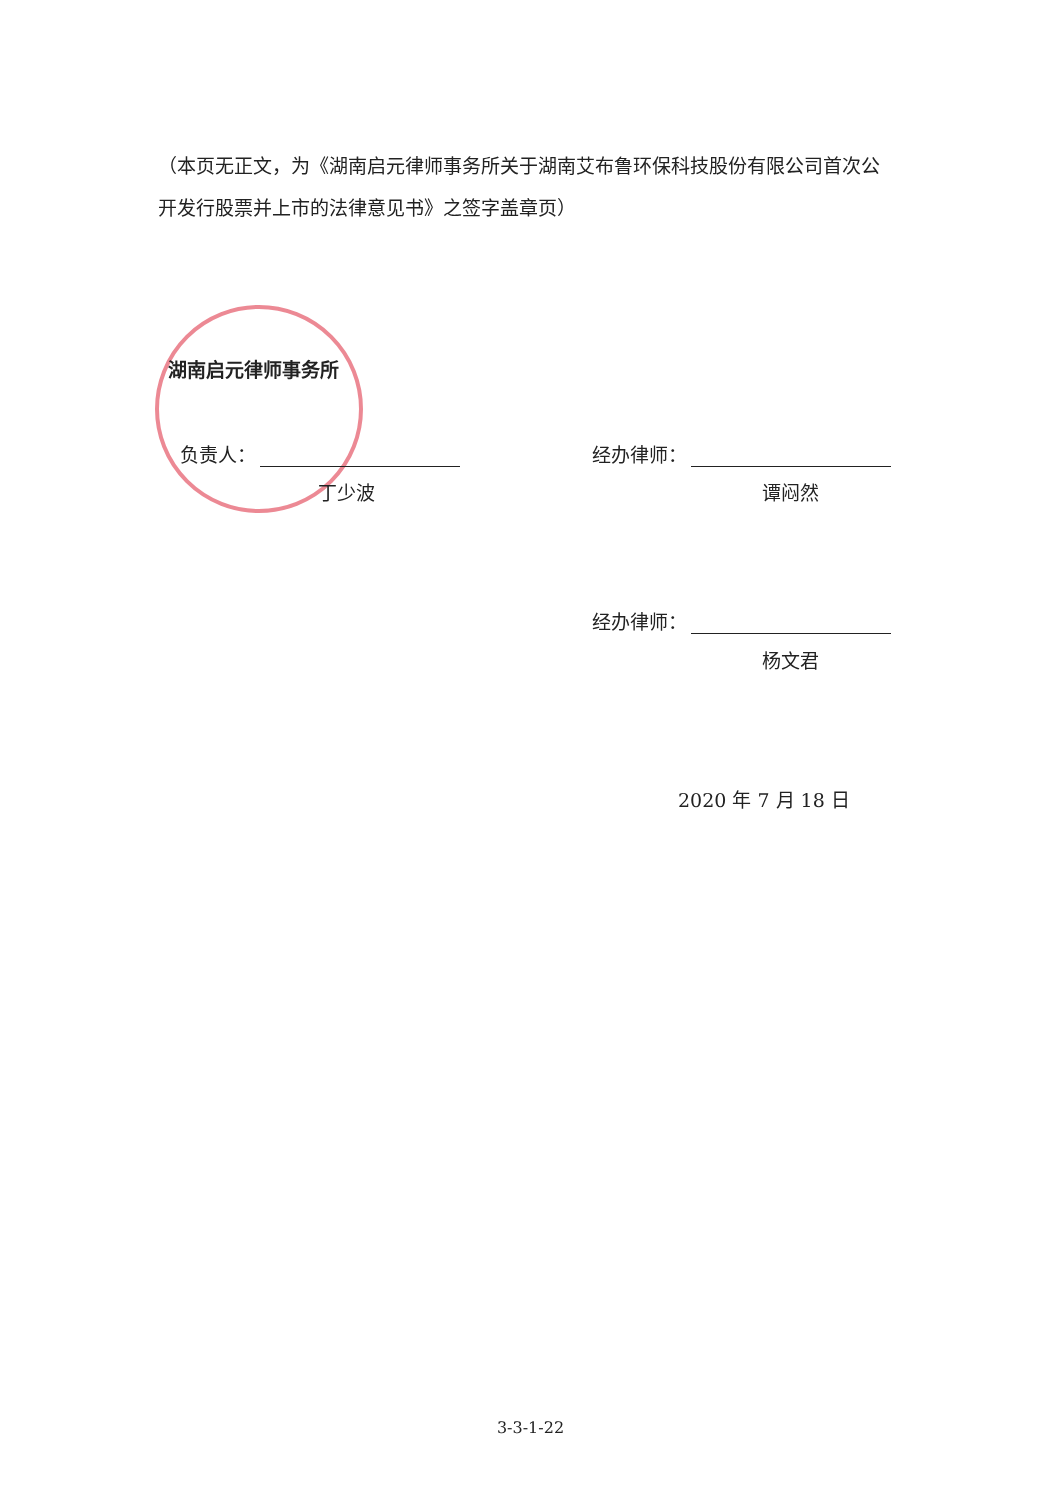（本页无正文，为《湖南启元律师事务所关于湖南艾布鲁环保科技股份有限公司首次公开发行股票并上市的法律意见书》之签字盖章页）
湖南启元律师事务所
负责人：
丁少波
经办律师：
谭闷然
经办律师：
杨文君
2020 年 7 月 18 日
3-3-1-22